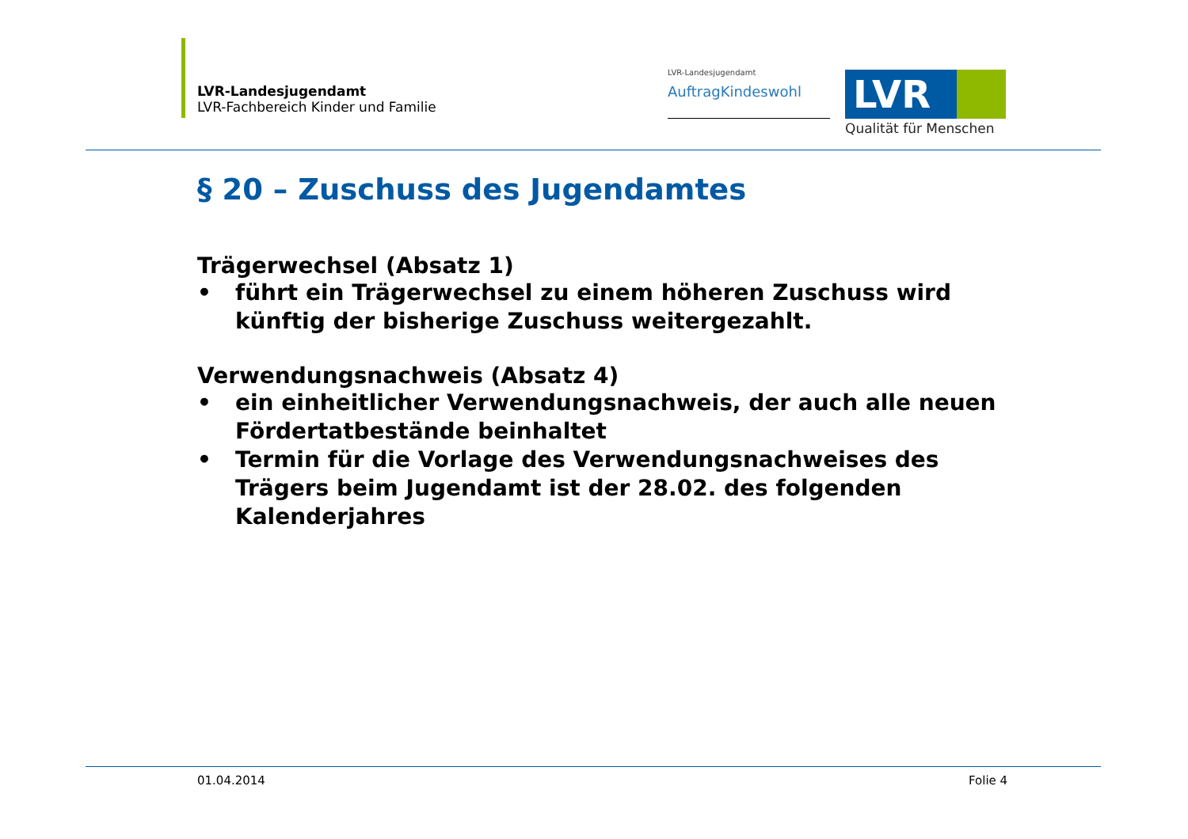LVR-Landesjugendamt
LVR-Fachbereich Kinder und Familie
LVR-Landesjugendamt
AuftragKindeswohl
LVR
Qualität für Menschen
§ 20 – Zuschuss des Jugendamtes
Trägerwechsel (Absatz 1)
• führt ein Trägerwechsel zu einem höheren Zuschuss wird künftig der bisherige Zuschuss weitergezahlt.
Verwendungsnachweis (Absatz 4)
• ein einheitlicher Verwendungsnachweis, der auch alle neuen Fördertatbestände beinhaltet
• Termin für die Vorlage des Verwendungsnachweises des Trägers beim Jugendamt ist der 28.02. des folgenden Kalenderjahres
01.04.2014 Folie 4